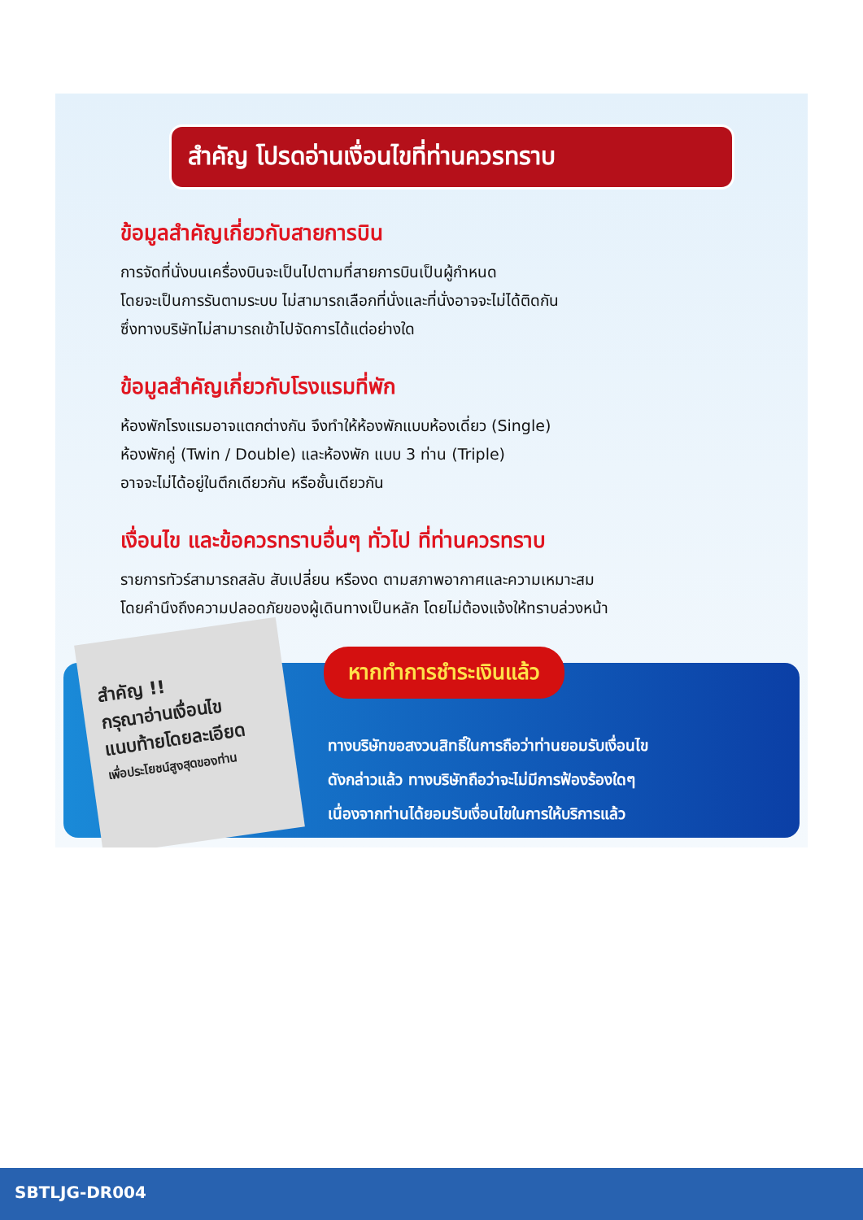สำคัญ โปรดอ่านเงื่อนไขที่ท่านควรทราบ
ข้อมูลสำคัญเกี่ยวกับสายการบิน
การจัดที่นั่งบนเครื่องบินจะเป็นไปตามที่สายการบินเป็นผู้กำหนด
โดยจะเป็นการรันตามระบบ ไม่สามารถเลือกที่นั่งและที่นั่งอาจจะไม่ได้ติดกัน
ซึ่งทางบริษัทไม่สามารถเข้าไปจัดการได้แต่อย่างใด
ข้อมูลสำคัญเกี่ยวกับโรงแรมที่พัก
ห้องพักโรงแรมอาจแตกต่างกัน จึงทำให้ห้องพักแบบห้องเดี่ยว (Single)
ห้องพักคู่ (Twin / Double) และห้องพัก แบบ 3 ท่าน (Triple)
อาจจะไม่ได้อยู่ในตึกเดียวกัน หรือชั้นเดียวกัน
เงื่อนไข และข้อควรทราบอื่นๆ ทั่วไป ที่ท่านควรทราบ
รายการทัวร์สามารถสลับ สับเปลี่ยน หรืองด ตามสภาพอากาศและความเหมาะสม
โดยคำนึงถึงความปลอดภัยของผู้เดินทางเป็นหลัก โดยไม่ต้องแจ้งให้ทราบล่วงหน้า
สำคัญ !!
กรุณาอ่านเงื่อนไข
แนบท้ายโดยละเอียด
เพื่อประโยชน์สูงสุดของท่าน
หากทำการชำระเงินแล้ว
ทางบริษัทขอสงวนสิทธิ์ในการถือว่าท่านยอมรับเงื่อนไข
ดังกล่าวแล้ว ทางบริษัทถือว่าจะไม่มีการฟ้องร้องใดๆ
เนื่องจากท่านได้ยอมรับเงื่อนไขในการให้บริการแล้ว
SBTLJG-DR004